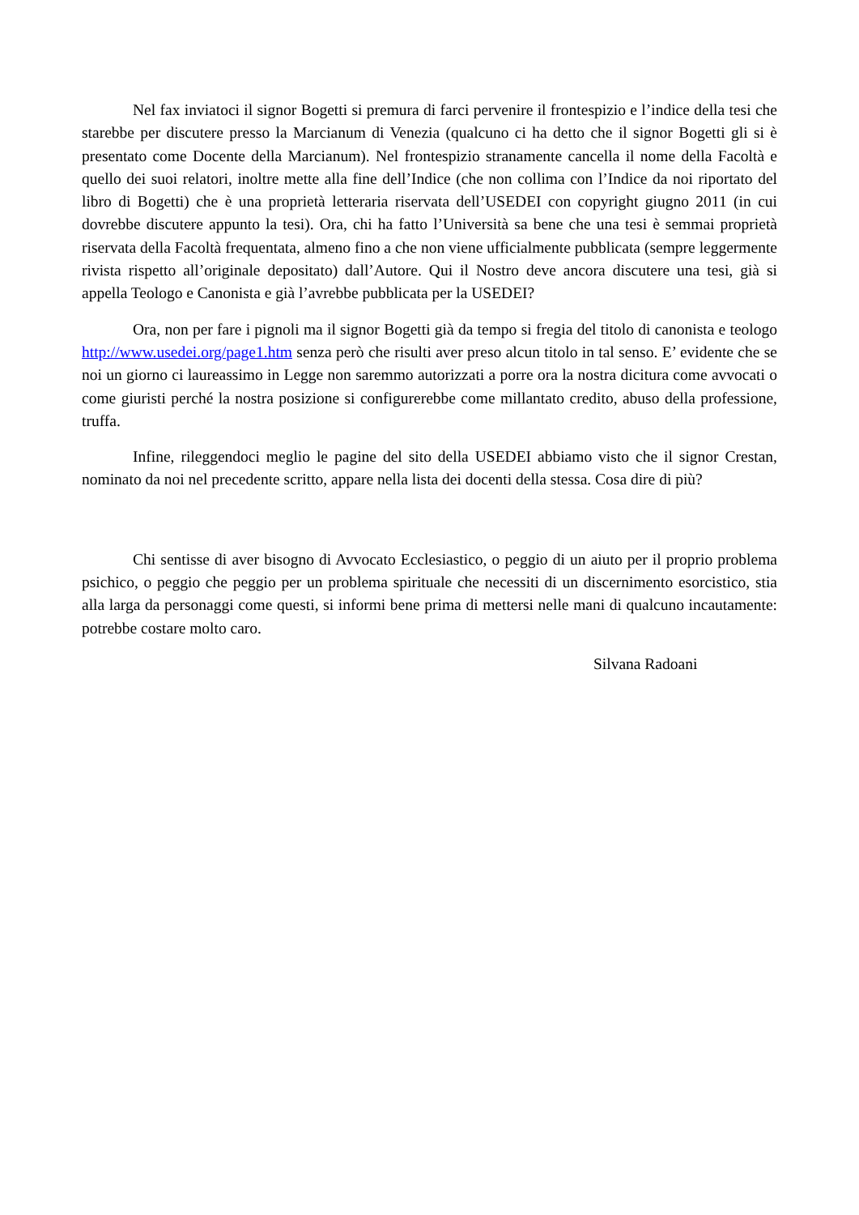Nel fax inviatoci il signor Bogetti si premura di farci pervenire il frontespizio e l’indice della tesi che starebbe per discutere presso la Marcianum di Venezia (qualcuno ci ha detto che il signor Bogetti gli si è presentato come Docente della Marcianum). Nel frontespizio stranamente cancella il nome della Facoltà e quello dei suoi relatori, inoltre mette alla fine dell’Indice (che non collima con l’Indice da noi riportato del libro di Bogetti) che è una proprietà letteraria riservata dell’USEDEI con copyright giugno 2011 (in cui dovrebbe discutere appunto la tesi). Ora, chi ha fatto l’Università sa bene che una tesi è semmai proprietà riservata della Facoltà frequentata, almeno fino a che non viene ufficialmente pubblicata (sempre leggermente rivista rispetto all’originale depositato) dall’Autore. Qui il Nostro deve ancora discutere una tesi, già si appella Teologo e Canonista e già l’avrebbe pubblicata per la USEDEI?
Ora, non per fare i pignoli ma il signor Bogetti già da tempo si fregia del titolo di canonista e teologo http://www.usedei.org/page1.htm senza però che risulti aver preso alcun titolo in tal senso. E’ evidente che se noi un giorno ci laureassimo in Legge non saremmo autorizzati a porre ora la nostra dicitura come avvocati o come giuristi perché la nostra posizione si configurerebbe come millantato credito, abuso della professione, truffa.
Infine, rileggendoci meglio le pagine del sito della USEDEI abbiamo visto che il signor Crestan, nominato da noi nel precedente scritto, appare nella lista dei docenti della stessa. Cosa dire di più?
Chi sentisse di aver bisogno di Avvocato Ecclesiastico, o peggio di un aiuto per il proprio problema psichico, o peggio che peggio per un problema spirituale che necessiti di un discernimento esorcistico, stia alla larga da personaggi come questi, si informi bene prima di mettersi nelle mani di qualcuno incautamente: potrebbe costare molto caro.
Silvana Radoani